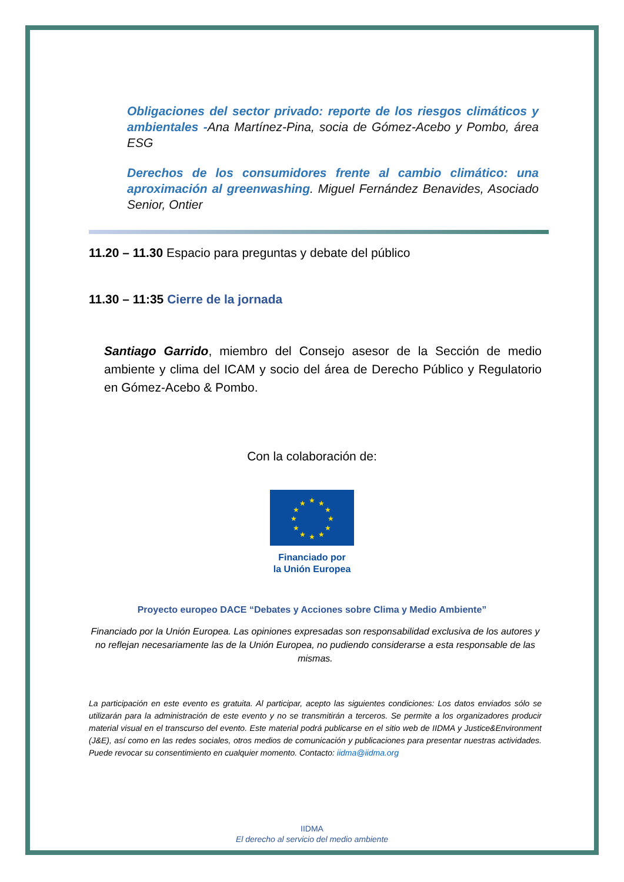Obligaciones del sector privado: reporte de los riesgos climáticos y ambientales -Ana Martínez-Pina, socia de Gómez-Acebo y Pombo, área ESG
Derechos de los consumidores frente al cambio climático: una aproximación al greenwashing. Miguel Fernández Benavides, Asociado Senior, Ontier
11.20 – 11.30 Espacio para preguntas y debate del público
11.30 – 11:35 Cierre de la jornada
Santiago Garrido, miembro del Consejo asesor de la Sección de medio ambiente y clima del ICAM y socio del área de Derecho Público y Regulatorio en Gómez-Acebo & Pombo.
Con la colaboración de:
★
★
★
★
★
★
★
★
★
★
★
★
Financiado por
la Unión Europea
Proyecto europeo DACE “Debates y Acciones sobre Clima y Medio Ambiente”
Financiado por la Unión Europea. Las opiniones expresadas son responsabilidad exclusiva de los autores y no reflejan necesariamente las de la Unión Europea, no pudiendo considerarse a esta responsable de las mismas.
La participación en este evento es gratuita. Al participar, acepto las siguientes condiciones: Los datos enviados sólo se utilizarán para la administración de este evento y no se transmitirán a terceros. Se permite a los organizadores producir material visual en el transcurso del evento. Este material podrá publicarse en el sitio web de IIDMA y Justice&Environment (J&E), así como en las redes sociales, otros medios de comunicación y publicaciones para presentar nuestras actividades. Puede revocar su consentimiento en cualquier momento. Contacto: iidma@iidma.org
IIDMA
El derecho al servicio del medio ambiente